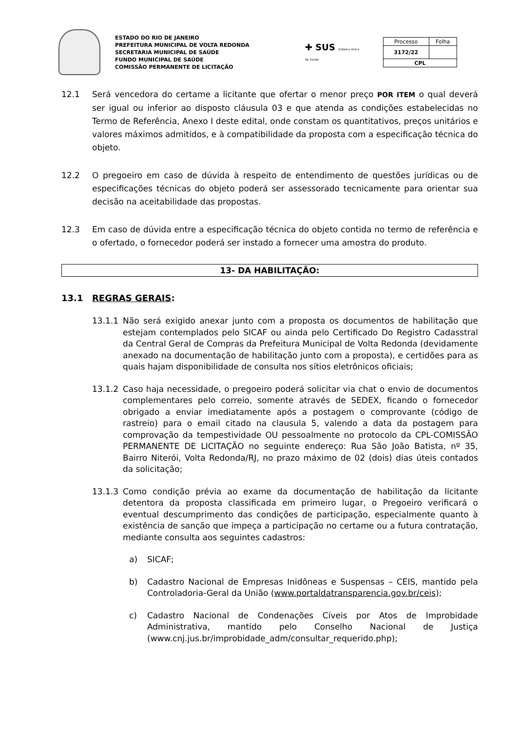ESTADO DO RIO DE JANEIRO
PREFEITURA MUNICIPAL DE VOLTA REDONDA
SECRETARIA MUNICIPAL DE SAÚDE
FUNDO MUNICIPAL DE SAÚDE
COMISSÃO PERMANENTE DE LICITAÇÃO
✚ SUS Sistema Único de Saúde
| Processo | Folha |
| 3172/22 | |
| CPL | |
12.1 Será vencedora do certame a licitante que ofertar o menor preço POR ITEM o qual deverá ser igual ou inferior ao disposto cláusula 03 e que atenda as condições estabelecidas no Termo de Referência, Anexo I deste edital, onde constam os quantitativos, preços unitários e valores máximos admitidos, e à compatibilidade da proposta com a especificação técnica do objeto.
12.2 O pregoeiro em caso de dúvida à respeito de entendimento de questões jurídicas ou de especificações técnicas do objeto poderá ser assessorado tecnicamente para orientar sua decisão na aceitabilidade das propostas.
12.3 Em caso de dúvida entre a especificação técnica do objeto contida no termo de referência e o ofertado, o fornecedor poderá ser instado a fornecer uma amostra do produto.
13- DA HABILITAÇÃO:
13.1 REGRAS GERAIS:
13.1.1 Não será exigido anexar junto com a proposta os documentos de habilitação que estejam contemplados pelo SICAF ou ainda pelo Certificado Do Registro Cadasstral da Central Geral de Compras da Prefeitura Municipal de Volta Redonda (devidamente anexado na documentação de habilitação junto com a proposta), e certidões para as quais hajam disponibilidade de consulta nos sítios eletrônicos oficiais;
13.1.2 Caso haja necessidade, o pregoeiro poderá solicitar via chat o envio de documentos complementares pelo correio, somente através de SEDEX, ficando o fornecedor obrigado a enviar imediatamente após a postagem o comprovante (código de rastreio) para o email citado na clausula 5, valendo a data da postagem para comprovação da tempestividade OU pessoalmente no protocolo da CPL-COMISSÃO PERMANENTE DE LICITAÇÃO no seguinte endereço: Rua São João Batista, nº 35, Bairro Niterói, Volta Redonda/RJ, no prazo máximo de 02 (dois) dias úteis contados da solicitação;
13.1.3 Como condição prévia ao exame da documentação de habilitação da licitante detentora da proposta classificada em primeiro lugar, o Pregoeiro verificará o eventual descumprimento das condições de participação, especialmente quanto à existência de sanção que impeça a participação no certame ou a futura contratação, mediante consulta aos seguintes cadastros:
a) SICAF;
b) Cadastro Nacional de Empresas Inidôneas e Suspensas – CEIS, mantido pela Controladoria-Geral da União (www.portaldatransparencia.gov.br/ceis);
c) Cadastro Nacional de Condenações Cíveis por Atos de Improbidade Administrativa, mantido pelo Conselho Nacional de Justiça (www.cnj.jus.br/improbidade_adm/consultar_requerido.php);